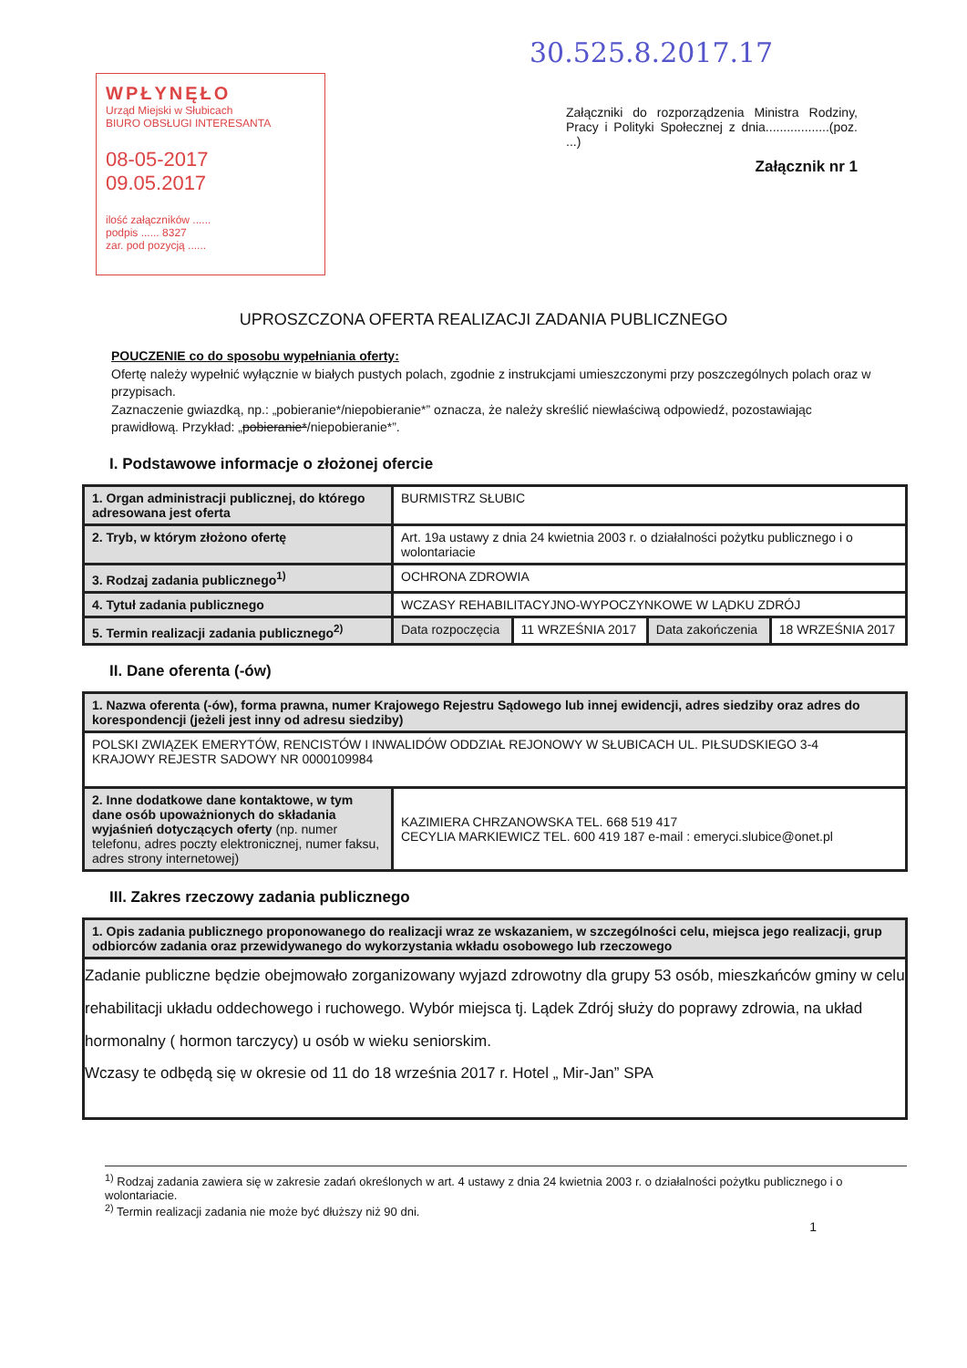WPŁYNĘŁO
Urząd Miejski w Słubicach
BIURO OBSŁUGI INTERESANTA
08-05-2017 09.05.2017
ilość załączników ......
podpis ...... 8327
zar. pod pozycją ......
30.525.8.2017.17
Załączniki do rozporządzenia Ministra Rodziny, Pracy i Polityki Społecznej z dnia..................(poz. ...)
Załącznik nr 1
UPROSZCZONA OFERTA REALIZACJI ZADANIA PUBLICZNEGO
POUCZENIE co do sposobu wypełniania oferty:
Ofertę należy wypełnić wyłącznie w białych pustych polach, zgodnie z instrukcjami umieszczonymi przy poszczególnych polach oraz w przypisach.
Zaznaczenie gwiazdką, np.: „pobieranie*/niepobieranie*” oznacza, że należy skreślić niewłaściwą odpowiedź, pozostawiając prawidłową. Przykład: „pobieranie*/niepobieranie*”.
I. Podstawowe informacje o złożonej ofercie
| 1. Organ administracji publicznej, do którego adresowana jest oferta | BURMISTRZ SŁUBIC | | | |
| 2. Tryb, w którym złożono ofertę | Art. 19a ustawy z dnia 24 kwietnia 2003 r. o działalności pożytku publicznego i o wolontariacie | | | |
| 3. Rodzaj zadania publicznego<sup>1)</sup> | OCHRONA ZDROWIA | | | |
| 4. Tytuł zadania publicznego | WCZASY REHABILITACYJNO-WYPOCZYNKOWE W LĄDKU ZDRÓJ | | | |
| 5. Termin realizacji zadania publicznego<sup>2)</sup> | Data rozpoczęcia | 11 WRZEŚNIA 2017 | Data zakończenia | 18 WRZEŚNIA 2017 |
II. Dane oferenta (-ów)
| 1. Nazwa oferenta (-ów), forma prawna, numer Krajowego Rejestru Sądowego lub innej ewidencji, adres siedziby oraz adres do korespondencji (jeżeli jest inny od adresu siedziby) | |
| POLSKI ZWIĄZEK EMERYTÓW, RENCISTÓW I INWALIDÓW ODDZIAŁ REJONOWY W SŁUBICACH UL. PIŁSUDSKIEGO 3-4 KRAJOWY REJESTR SADOWY NR 0000109984 | |
| 2. Inne dodatkowe dane kontaktowe, w tym dane osób upoważnionych do składania wyjaśnień dotyczących oferty (np. numer telefonu, adres poczty elektronicznej, numer faksu, adres strony internetowej) | KAZIMIERA CHRZANOWSKA TEL. 668 519 417 CECYLIA MARKIEWICZ TEL. 600 419 187 e-mail : emeryci.slubice@onet.pl |
III. Zakres rzeczowy zadania publicznego
| 1. Opis zadania publicznego proponowanego do realizacji wraz ze wskazaniem, w szczególności celu, miejsca jego realizacji, grup odbiorców zadania oraz przewidywanego do wykorzystania wkładu osobowego lub rzeczowego |
| Zadanie publiczne będzie obejmowało zorganizowany wyjazd zdrowotny dla grupy 53 osób, mieszkańców gminy w celu rehabilitacji układu oddechowego i ruchowego. Wybór miejsca tj. Lądek Zdrój służy do poprawy zdrowia, na układ hormonalny ( hormon tarczycy) u osób w wieku seniorskim. Wczasy te odbędą się w okresie od 11 do 18 września 2017 r. Hotel „ Mir-Jan” SPA |
<sup>1)</sup> Rodzaj zadania zawiera się w zakresie zadań określonych w art. 4 ustawy z dnia 24 kwietnia 2003 r. o działalności pożytku publicznego i o wolontariacie.
<sup>2)</sup> Termin realizacji zadania nie może być dłuższy niż 90 dni.
1